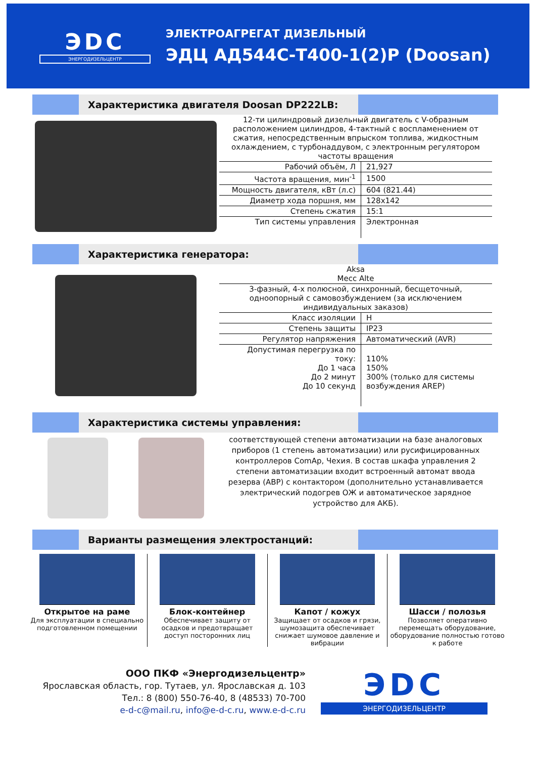ЭDC
ЭНЕРГОДИЗЕЛЬЦЕНТР
ЭЛЕКТРОАГРЕГАТ ДИЗЕЛЬНЫЙ
ЭДЦ АД544С-Т400-1(2)Р (Doosan)
Характеристика двигателя Doosan DP222LB:
| 12-ти цилиндровый дизельный двигатель с V-образным расположением цилиндров, 4-тактный с воспламенением от сжатия, непосредственным впрыском топлива, жидкостным охлаждением, с турбонаддувом, с электронным регулятором частоты вращения | |
| Рабочий объём, Л | 21,927 |
| Частота вращения, мин<sup>-1</sup> | 1500 |
| Мощность двигателя, кВт (л.с) | 604 (821.44) |
| Диаметр хода поршня, мм | 128x142 |
| Степень сжатия | 15:1 |
| Тип системы управления | Электронная |
Характеристика генератора:
| Aksa Mecc Alte | |
| 3-фазный, 4-х полюсной, синхронный, бесщеточный, одноопорный с самовозбуждением (за исключением индивидуальных заказов) | |
| Класс изоляции | H |
| Степень защиты | IP23 |
| Регулятор напряжения | Автоматический (AVR) |
| Допустимая перегрузка по току: До 1 часа До 2 минут До 10 секунд | 110% 150% 300% (только для системы возбуждения AREP) |
Характеристика системы управления:
соответствующей степени автоматизации на базе аналоговых приборов (1 степень автоматизации) или русифицированных контроллеров ComAp, Чехия. В состав шкафа управления 2 степени автоматизации входит встроенный автомат ввода резерва (АВР) с контактором (дополнительно устанавливается электрический подогрев ОЖ и автоматическое зарядное устройство для АКБ).
Варианты размещения электростанций:
Открытое на раме
Для эксплуатации в специально подготовленном помещении
Блок-контейнер
Обеспечивает защиту от осадков и предотвращает доступ посторонних лиц
Капот / кожух
Защищает от осадков и грязи, шумозащита обеспечивает снижает шумовое давление и вибрации
Шасси / полозья
Позволяет оперативно перемещать оборудование, оборудование полностью готово к работе
ООО ПКФ «Энергодизельцентр»
Ярославская область, гор. Тутаев, ул. Ярославская д. 103
Тел.: 8 (800) 550-76-40, 8 (48533) 70-700
e-d-c@mail.ru, info@e-d-c.ru, www.e-d-c.ru
ЭDC
ЭНЕРГОДИЗЕЛЬЦЕНТР